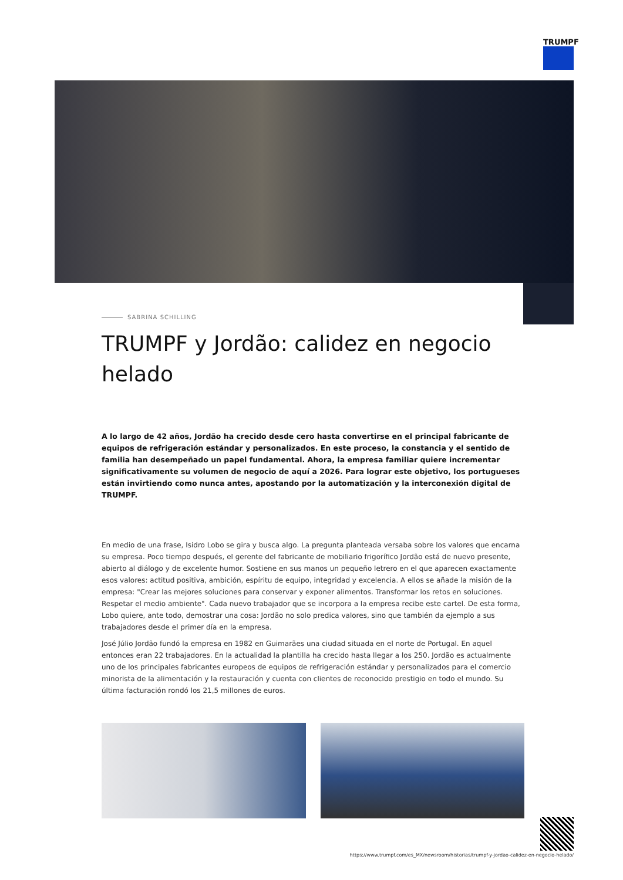TRUMPF
SABRINA SCHILLING
TRUMPF y Jordão: calidez en negocio helado
A lo largo de 42 años, Jordão ha crecido desde cero hasta convertirse en el principal fabricante de equipos de refrigeración estándar y personalizados. En este proceso, la constancia y el sentido de familia han desempeñado un papel fundamental. Ahora, la empresa familiar quiere incrementar significativamente su volumen de negocio de aquí a 2026. Para lograr este objetivo, los portugueses están invirtiendo como nunca antes, apostando por la automatización y la interconexión digital de TRUMPF.
En medio de una frase, Isidro Lobo se gira y busca algo. La pregunta planteada versaba sobre los valores que encarna su empresa. Poco tiempo después, el gerente del fabricante de mobiliario frigorífico Jordão está de nuevo presente, abierto al diálogo y de excelente humor. Sostiene en sus manos un pequeño letrero en el que aparecen exactamente esos valores: actitud positiva, ambición, espíritu de equipo, integridad y excelencia. A ellos se añade la misión de la empresa: "Crear las mejores soluciones para conservar y exponer alimentos. Transformar los retos en soluciones. Respetar el medio ambiente". Cada nuevo trabajador que se incorpora a la empresa recibe este cartel. De esta forma, Lobo quiere, ante todo, demostrar una cosa: Jordão no solo predica valores, sino que también da ejemplo a sus trabajadores desde el primer día en la empresa.
José Júlio Jordão fundó la empresa en 1982 en Guimarães una ciudad situada en el norte de Portugal. En aquel entonces eran 22 trabajadores. En la actualidad la plantilla ha crecido hasta llegar a los 250. Jordão es actualmente uno de los principales fabricantes europeos de equipos de refrigeración estándar y personalizados para el comercio minorista de la alimentación y la restauración y cuenta con clientes de reconocido prestigio en todo el mundo. Su última facturación rondó los 21,5 millones de euros.
https://www.trumpf.com/es_MX/newsroom/historias/trumpf-y-jordao-calidez-en-negocio-helado/